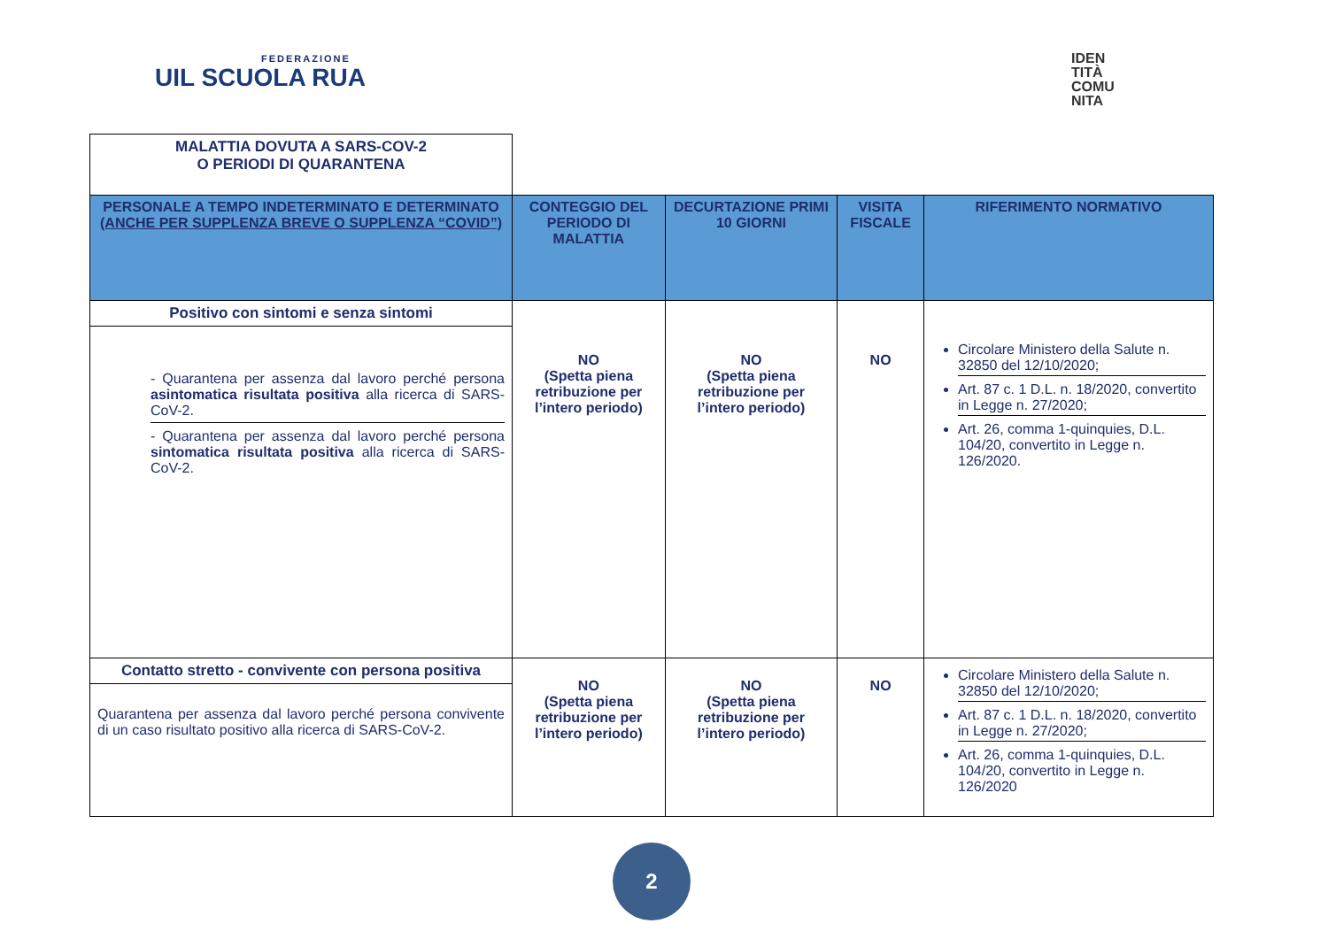FEDERAZIONE
UIL SCUOLA RUA
IDEN
TITÀ
COMU
NITA
| MALATTIA DOVUTA A SARS-COV-2 O PERIODI DI QUARANTENA | | | | |
| PERSONALE A TEMPO INDETERMINATO E DETERMINATO (ANCHE PER SUPPLENZA BREVE O SUPPLENZA “COVID”) | CONTEGGIO DEL PERIODO DI MALATTIA | DECURTAZIONE PRIMI 10 GIORNI | VISITA FISCALE | RIFERIMENTO NORMATIVO |
| Positivo con sintomi e senza sintomi - Quarantena per assenza dal lavoro perché persona asintomatica risultata positiva alla ricerca di SARS-CoV-2. - Quarantena per assenza dal lavoro perché persona sintomatica risultata positiva alla ricerca di SARS-CoV-2. | NO (Spetta piena retribuzione per l’intero periodo) | NO (Spetta piena retribuzione per l’intero periodo) | NO | Circolare Ministero della Salute n. 32850 del 12/10/2020; Art. 87 c. 1 D.L. n. 18/2020, convertito in Legge n. 27/2020; Art. 26, comma 1-quinquies, D.L. 104/20, convertito in Legge n. 126/2020. |
| Contatto stretto - convivente con persona positiva Quarantena per assenza dal lavoro perché persona convivente di un caso risultato positivo alla ricerca di SARS-CoV-2. | NO (Spetta piena retribuzione per l’intero periodo) | NO (Spetta piena retribuzione per l’intero periodo) | NO | Circolare Ministero della Salute n. 32850 del 12/10/2020; Art. 87 c. 1 D.L. n. 18/2020, convertito in Legge n. 27/2020; Art. 26, comma 1-quinquies, D.L. 104/20, convertito in Legge n. 126/2020 |
2